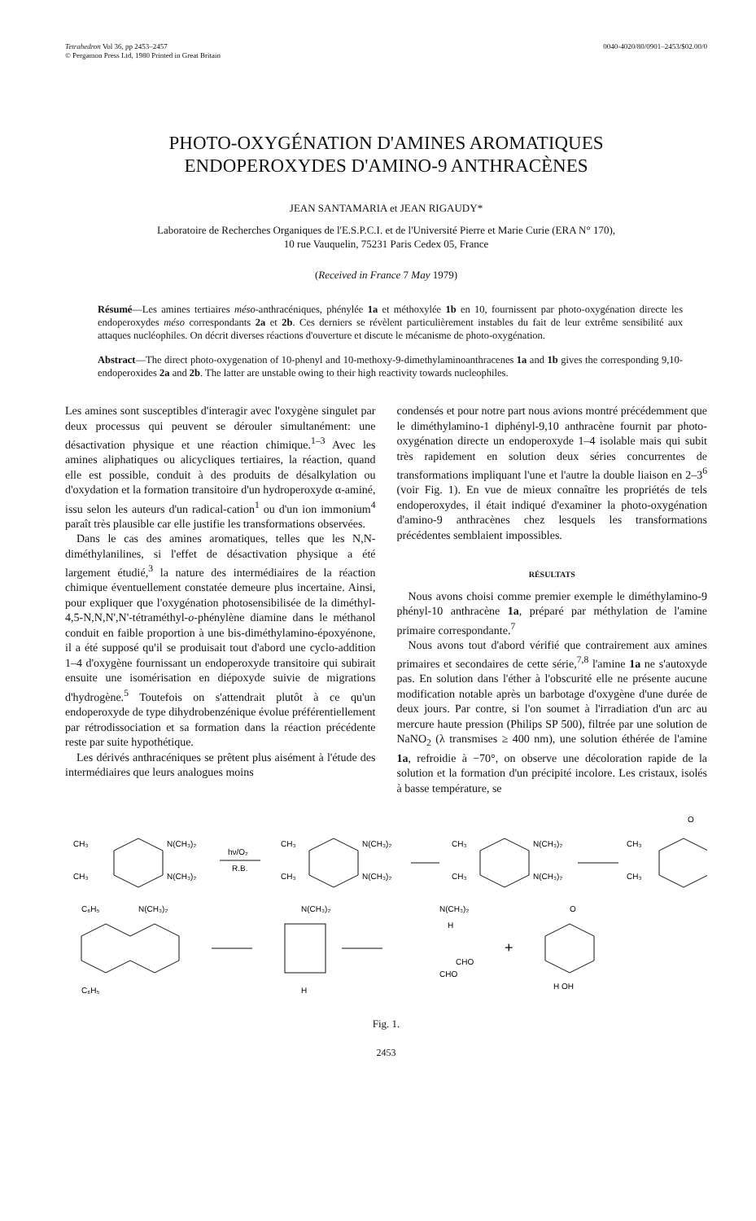Tetrahedron Vol 36, pp 2453–2457
© Pergamon Press Ltd, 1980 Printed in Great Britain
0040-4020/80/0901–2453/$02.00/0
PHOTO-OXYGÉNATION D'AMINES AROMATIQUES
ENDOPEROXYDES D'AMINO-9 ANTHRACÈNES
JEAN SANTAMARIA et JEAN RIGAUDY*
Laboratoire de Recherches Organiques de l'E.S.P.C.I. et de l'Université Pierre et Marie Curie (ERA N° 170),
10 rue Vauquelin, 75231 Paris Cedex 05, France
(Received in France 7 May 1979)
Résumé—Les amines tertiaires méso-anthracéniques, phénylée 1a et méthoxylée 1b en 10, fournissent par photo-oxygénation directe les endoperoxydes méso correspondants 2a et 2b. Ces derniers se révèlent particulièrement instables du fait de leur extrême sensibilité aux attaques nucléophiles. On décrit diverses réactions d'ouverture et discute le mécanisme de photo-oxygénation.
Abstract—The direct photo-oxygenation of 10-phenyl and 10-methoxy-9-dimethylaminoanthracenes 1a and 1b gives the corresponding 9,10-endoperoxides 2a and 2b. The latter are unstable owing to their high reactivity towards nucleophiles.
Les amines sont susceptibles d'interagir avec l'oxygène singulet par deux processus qui peuvent se dérouler simultanément: une désactivation physique et une réaction chimique.<sup>1–3</sup> Avec les amines aliphatiques ou alicycliques tertiaires, la réaction, quand elle est possible, conduit à des produits de désalkylation ou d'oxydation et la formation transitoire d'un hydroperoxyde α-aminé, issu selon les auteurs d'un radical-cation<sup>1</sup> ou d'un ion immonium<sup>4</sup> paraît très plausible car elle justifie les transformations observées.
Dans le cas des amines aromatiques, telles que les N,N-diméthylanilines, si l'effet de désactivation physique a été largement étudié,<sup>3</sup> la nature des intermédiaires de la réaction chimique éventuellement constatée demeure plus incertaine. Ainsi, pour expliquer que l'oxygénation photosensibilisée de la diméthyl-4,5-N,N,N',N'-tétraméthyl-o-phénylène diamine dans le méthanol conduit en faible proportion à une bis-diméthylamino-époxyénone, il a été supposé qu'il se produisait tout d'abord une cyclo-addition 1–4 d'oxygène fournissant un endoperoxyde transitoire qui subirait ensuite une isomérisation en diépoxyde suivie de migrations d'hydrogène.<sup>5</sup> Toutefois on s'attendrait plutôt à ce qu'un endoperoxyde de type dihydrobenzénique évolue préférentiellement par rétrodissociation et sa formation dans la réaction précédente reste par suite hypothétique.
Les dérivés anthracéniques se prêtent plus aisément à l'étude des intermédiaires que leurs analogues moins
condensés et pour notre part nous avions montré précédemment que le diméthylamino-1 diphényl-9,10 anthracène fournit par photo-oxygénation directe un endoperoxyde 1–4 isolable mais qui subit très rapidement en solution deux séries concurrentes de transformations impliquant l'une et l'autre la double liaison en 2–3<sup>6</sup> (voir Fig. 1). En vue de mieux connaître les propriétés de tels endoperoxydes, il était indiqué d'examiner la photo-oxygénation d'amino-9 anthracènes chez lesquels les transformations précédentes semblaient impossibles.
RÉSULTATS
Nous avons choisi comme premier exemple le diméthylamino-9 phényl-10 anthracène 1a, préparé par méthylation de l'amine primaire correspondante.<sup>7</sup>
Nous avons tout d'abord vérifié que contrairement aux amines primaires et secondaires de cette série,<sup>7,8</sup> l'amine 1a ne s'autoxyde pas. En solution dans l'éther à l'obscurité elle ne présente aucune modification notable après un barbotage d'oxygène d'une durée de deux jours. Par contre, si l'on soumet à l'irradiation d'un arc au mercure haute pression (Philips SP 500), filtrée par une solution de NaNO<sub>2</sub> (λ transmises ≥ 400 nm), une solution éthérée de l'amine 1a, refroidie à −70°, on observe une décoloration rapide de la solution et la formation d'un précipité incolore. Les cristaux, isolés à basse température, se
CH₃
CH₃
N(CH₃)₂
N(CH₃)₂
hν/O₂
R.B.
CH₃
CH₃
N(CH₃)₂
N(CH₃)₂
CH₃
CH₃
N(CH₃)₂
N(CH₃)₂
O
CH₃
CH₃
C₆H₅
N(CH₃)₂
C₆H₅
N(CH₃)₂
H
N(CH₃)₂
H
CHO
CHO
+
O
H OH
Fig. 1.
2453